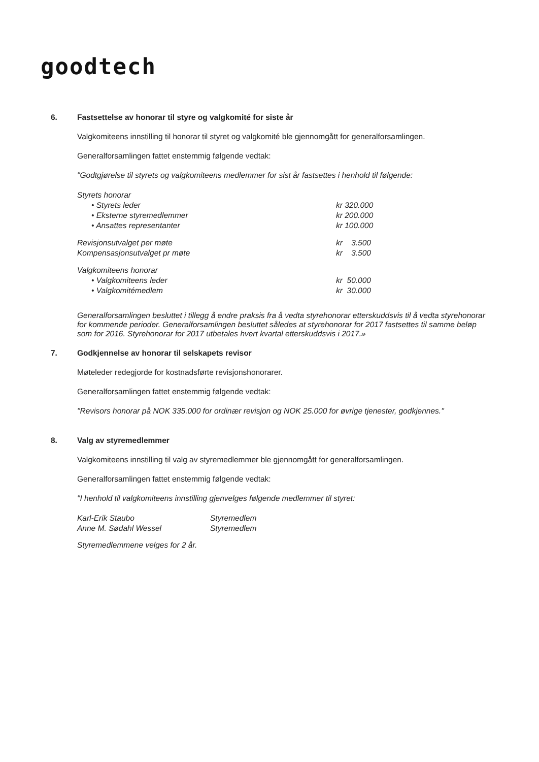goodtech
6. Fastsettelse av honorar til styre og valgkomité for siste år
Valgkomiteens innstilling til honorar til styret og valgkomité ble gjennomgått for generalforsamlingen.
Generalforsamlingen fattet enstemmig følgende vedtak:
"Godtgjørelse til styrets og valgkomiteens medlemmer for sist år fastsettes i henhold til følgende:
| Styrets honorar | |
| • Styrets leder | kr 320.000 |
| • Eksterne styremedlemmer | kr 200.000 |
| • Ansattes representanter | kr 100.000 |
| Revisjonsutvalget per møte | kr 3.500 |
| Kompensasjonsutvalget pr møte | kr 3.500 |
| Valgkomiteens honorar | |
| • Valgkomiteens leder | kr 50.000 |
| • Valgkomitémedlem | kr 30.000 |
Generalforsamlingen besluttet i tillegg å endre praksis fra å vedta styrehonorar etterskuddsvis til å vedta styrehonorar for kommende perioder. Generalforsamlingen besluttet således at styrehonorar for 2017 fastsettes til samme beløp som for 2016. Styrehonorar for 2017 utbetales hvert kvartal etterskuddsvis i 2017.»
7. Godkjennelse av honorar til selskapets revisor
Møteleder redegjorde for kostnadsførte revisjonshonorarer.
Generalforsamlingen fattet enstemmig følgende vedtak:
"Revisors honorar på NOK 335.000 for ordinær revisjon og NOK 25.000 for øvrige tjenester, godkjennes."
8. Valg av styremedlemmer
Valgkomiteens innstilling til valg av styremedlemmer ble gjennomgått for generalforsamlingen.
Generalforsamlingen fattet enstemmig følgende vedtak:
"I henhold til valgkomiteens innstilling gjenvelges følgende medlemmer til styret:
| Karl-Erik Staubo | Styremedlem |
| Anne M. Sødahl Wessel | Styremedlem |
Styremedlemmene velges for 2 år.